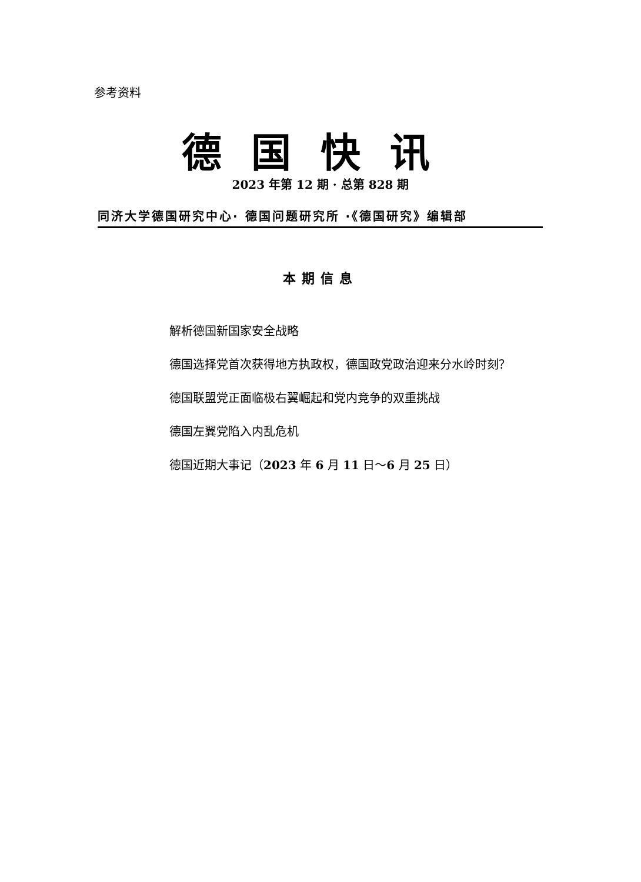参考资料
德国快讯
2023 年第 12 期 · 总第 828 期
同济大学德国研究中心· 德国问题研究所 ·《德国研究》编辑部
本期信息
解析德国新国家安全战略
德国选择党首次获得地方执政权，德国政党政治迎来分水岭时刻？
德国联盟党正面临极右翼崛起和党内竞争的双重挑战
德国左翼党陷入内乱危机
德国近期大事记（2023 年 6 月 11 日～6 月 25 日）